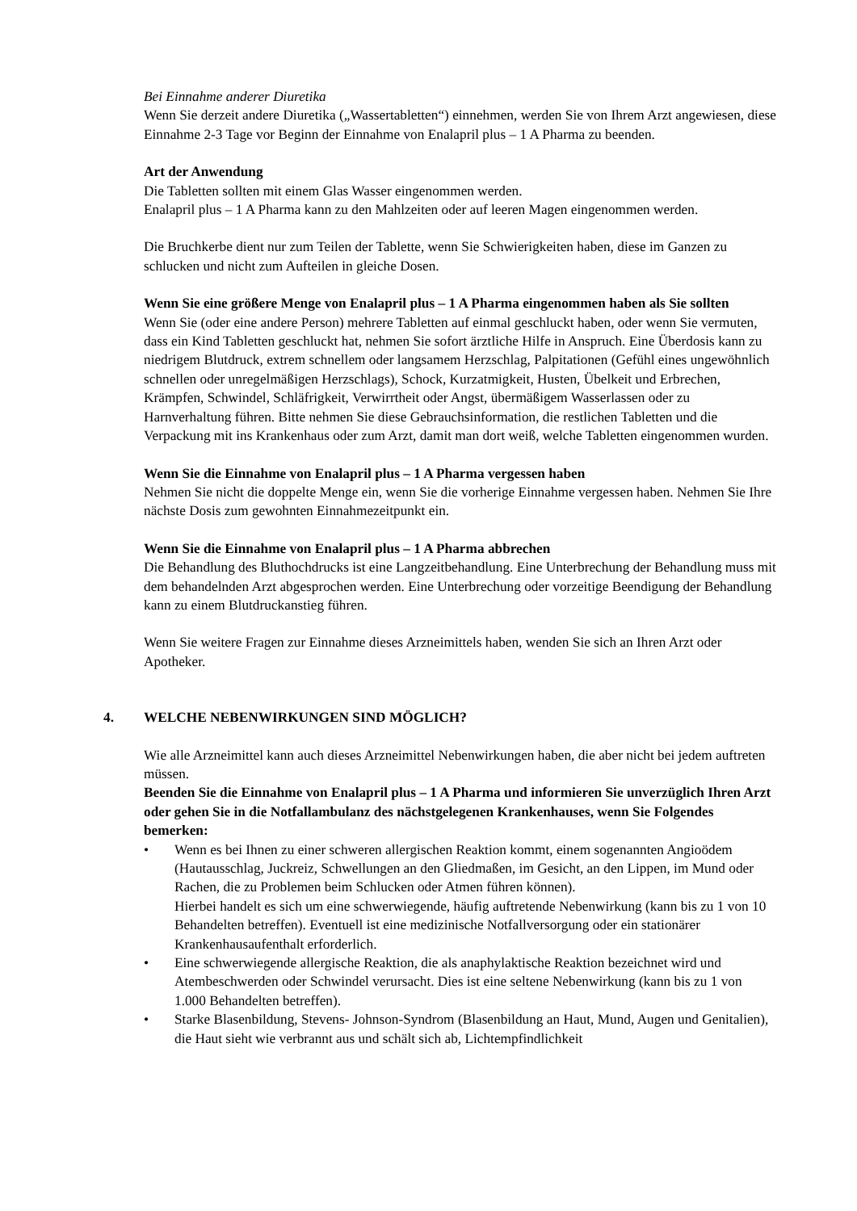Bei Einnahme anderer Diuretika
Wenn Sie derzeit andere Diuretika („Wassertabletten“) einnehmen, werden Sie von Ihrem Arzt angewiesen, diese Einnahme 2-3 Tage vor Beginn der Einnahme von Enalapril plus – 1 A Pharma zu beenden.
Art der Anwendung
Die Tabletten sollten mit einem Glas Wasser eingenommen werden.
Enalapril plus – 1 A Pharma kann zu den Mahlzeiten oder auf leeren Magen eingenommen werden.
Die Bruchkerbe dient nur zum Teilen der Tablette, wenn Sie Schwierigkeiten haben, diese im Ganzen zu schlucken und nicht zum Aufteilen in gleiche Dosen.
Wenn Sie eine größere Menge von Enalapril plus – 1 A Pharma eingenommen haben als Sie sollten
Wenn Sie (oder eine andere Person) mehrere Tabletten auf einmal geschluckt haben, oder wenn Sie vermuten, dass ein Kind Tabletten geschluckt hat, nehmen Sie sofort ärztliche Hilfe in Anspruch. Eine Überdosis kann zu niedrigem Blutdruck, extrem schnellem oder langsamem Herzschlag, Palpitationen (Gefühl eines ungewöhnlich schnellen oder unregelmäßigen Herzschlags), Schock, Kurzatmigkeit, Husten, Übelkeit und Erbrechen, Krämpfen, Schwindel, Schläfrigkeit, Verwirrtheit oder Angst, übermäßigem Wasserlassen oder zu Harnverhaltung führen. Bitte nehmen Sie diese Gebrauchsinformation, die restlichen Tabletten und die Verpackung mit ins Krankenhaus oder zum Arzt, damit man dort weiß, welche Tabletten eingenommen wurden.
Wenn Sie die Einnahme von Enalapril plus – 1 A Pharma vergessen haben
Nehmen Sie nicht die doppelte Menge ein, wenn Sie die vorherige Einnahme vergessen haben. Nehmen Sie Ihre nächste Dosis zum gewohnten Einnahmezeitpunkt ein.
Wenn Sie die Einnahme von Enalapril plus – 1 A Pharma abbrechen
Die Behandlung des Bluthochdrucks ist eine Langzeitbehandlung. Eine Unterbrechung der Behandlung muss mit dem behandelnden Arzt abgesprochen werden. Eine Unterbrechung oder vorzeitige Beendigung der Behandlung kann zu einem Blutdruckanstieg führen.
Wenn Sie weitere Fragen zur Einnahme dieses Arzneimittels haben, wenden Sie sich an Ihren Arzt oder Apotheker.
4. WELCHE NEBENWIRKUNGEN SIND MÖGLICH?
Wie alle Arzneimittel kann auch dieses Arzneimittel Nebenwirkungen haben, die aber nicht bei jedem auftreten müssen.
Beenden Sie die Einnahme von Enalapril plus – 1 A Pharma und informieren Sie unverzüglich Ihren Arzt oder gehen Sie in die Notfallambulanz des nächstgelegenen Krankenhauses, wenn Sie Folgendes bemerken:
• Wenn es bei Ihnen zu einer schweren allergischen Reaktion kommt, einem sogenannten Angioödem (Hautausschlag, Juckreiz, Schwellungen an den Gliedmaßen, im Gesicht, an den Lippen, im Mund oder Rachen, die zu Problemen beim Schlucken oder Atmen führen können).
Hierbei handelt es sich um eine schwerwiegende, häufig auftretende Nebenwirkung (kann bis zu 1 von 10 Behandelten betreffen). Eventuell ist eine medizinische Notfallversorgung oder ein stationärer Krankenhausaufenthalt erforderlich.
• Eine schwerwiegende allergische Reaktion, die als anaphylaktische Reaktion bezeichnet wird und Atembeschwerden oder Schwindel verursacht. Dies ist eine seltene Nebenwirkung (kann bis zu 1 von 1.000 Behandelten betreffen).
• Starke Blasenbildung, Stevens- Johnson-Syndrom (Blasenbildung an Haut, Mund, Augen und Genitalien), die Haut sieht wie verbrannt aus und schält sich ab, Lichtempfindlichkeit